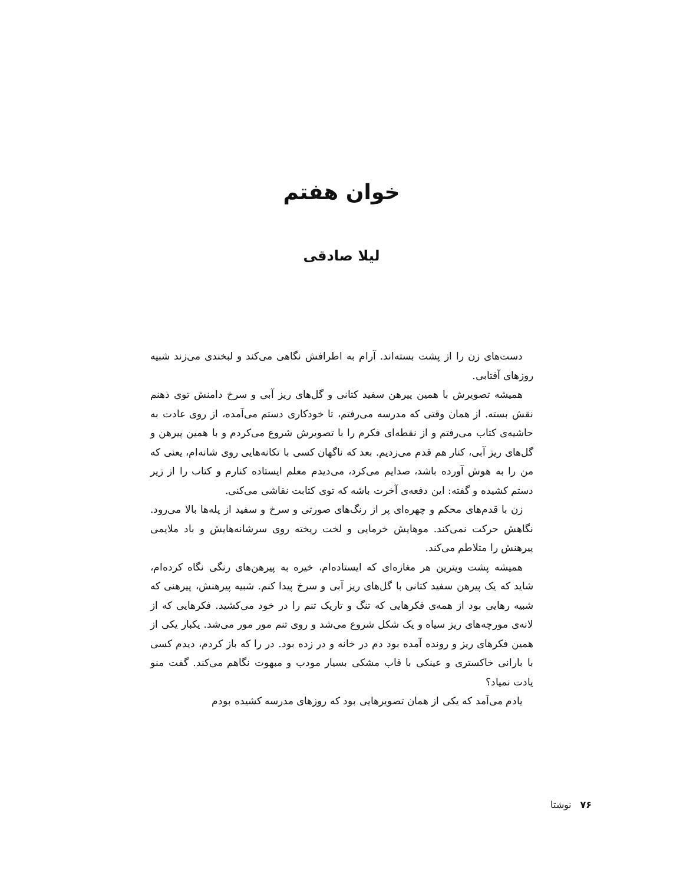خوان هفتم
لیلا صادقی
دست‌های زن را از پشت بسته‌اند. آرام به اطرافش نگاهی می‌کند و لبخندی می‌زند شبیه روزهای آفتابی.
همیشه تصویرش با همین پیرهن سفید کتانی و گل‌های ریز آبی و سرخ دامنش توی ذهنم نقش بسته. از همان وقتی که مدرسه می‌رفتم، تا خودکاری دستم می‌آمده، از روی عادت به حاشیه‌ی کتاب می‌رفتم و از نقطه‌ای فکرم را با تصویرش شروع می‌کردم و با همین پیرهن و گل‌های ریز آبی، کنار هم قدم می‌زدیم. بعد که ناگهان کسی با تکانه‌هایی روی شانه‌ام، یعنی که من را به هوش آورده باشد، صدایم می‌کرد، می‌دیدم معلم ایستاده کنارم و کتاب را از زیر دستم کشیده و گفته: این دفعه‌ی آخرت باشه که توی کتابت نقاشی می‌کنی.
زن با قدم‌های محکم و چهره‌ای پر از رنگ‌های صورتی و سرخ و سفید از پله‌ها بالا می‌رود. نگاهش حرکت نمی‌کند. موهایش خرمایی و لخت ریخته روی سرشانه‌هایش و باد ملایمی پیرهنش را متلاطم می‌کند.
همیشه پشت ویترین هر مغازه‌ای که ایستاده‌ام، خیره به پیرهن‌های رنگی نگاه کرده‌ام، شاید که یک پیرهن سفید کتانی با گل‌های ریز آبی و سرخ پیدا کنم. شبیه پیرهنش، پیرهنی که شبیه رهایی بود از همه‌ی فکرهایی که تنگ و تاریک تنم را در خود می‌کشید. فکرهایی که از لانه‌ی مورچه‌های ریز سیاه و یک شکل شروع می‌شد و روی تنم مور مور می‌شد. یکبار یکی از همین فکرهای ریز و رونده آمده بود دم در خانه و در زده بود. در را که باز کردم، دیدم کسی با بارانی خاکستری و عینکی با قاب مشکی بسیار مودب و مبهوت نگاهم می‌کند. گفت منو یادت نمیاد؟
یادم می‌آمد که یکی از همان تصویرهایی بود که روزهای مدرسه کشیده بودم
۷۶ نوشتا